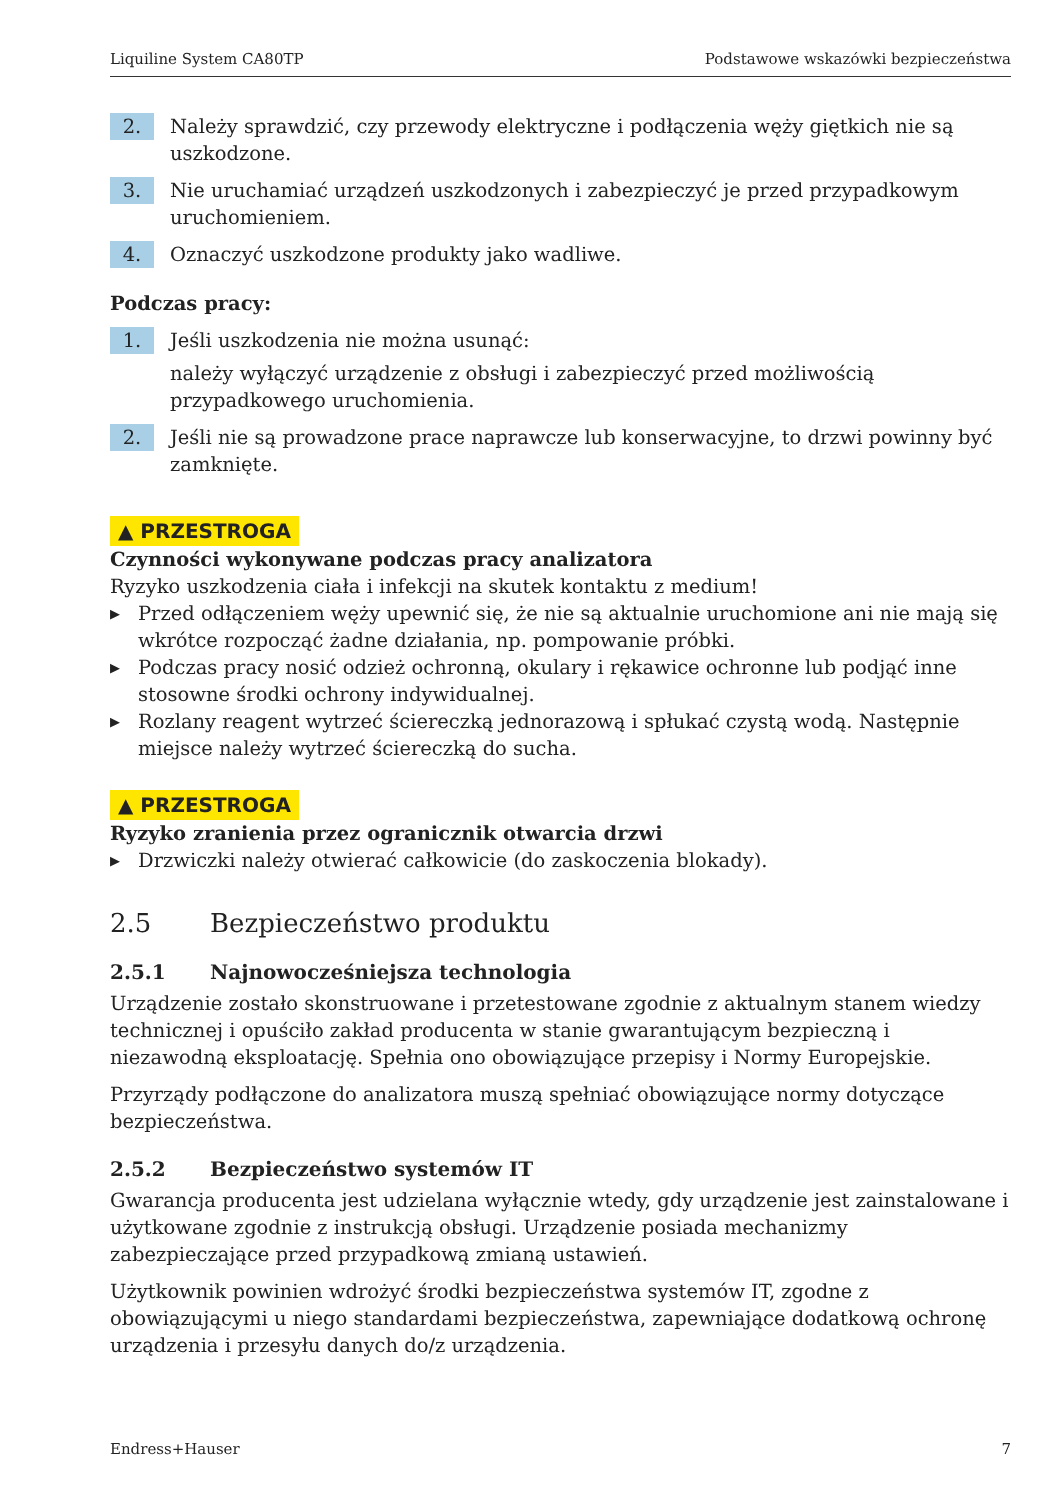Liquiline System CA80TP Podstawowe wskazówki bezpieczeństwa
2.
Należy sprawdzić, czy przewody elektryczne i podłączenia węży giętkich nie są uszkodzone.
3.
Nie uruchamiać urządzeń uszkodzonych i zabezpieczyć je przed przypadkowym uruchomieniem.
4.
Oznaczyć uszkodzone produkty jako wadliwe.
Podczas pracy:
1.
Jeśli uszkodzenia nie można usunąć:
należy wyłączyć urządzenie z obsługi i zabezpieczyć przed możliwością przypadkowego uruchomienia.
2.
Jeśli nie są prowadzone prace naprawcze lub konserwacyjne, to drzwi powinny być zamknięte.
▲ PRZESTROGA
Czynności wykonywane podczas pracy analizatora
Ryzyko uszkodzenia ciała i infekcji na skutek kontaktu z medium!
▶
Przed odłączeniem węży upewnić się, że nie są aktualnie uruchomione ani nie mają się wkrótce rozpocząć żadne działania, np. pompowanie próbki.
▶
Podczas pracy nosić odzież ochronną, okulary i rękawice ochronne lub podjąć inne stosowne środki ochrony indywidualnej.
▶
Rozlany reagent wytrzeć ściereczką jednorazową i spłukać czystą wodą. Następnie miejsce należy wytrzeć ściereczką do sucha.
▲ PRZESTROGA
Ryzyko zranienia przez ogranicznik otwarcia drzwi
▶
Drzwiczki należy otwierać całkowicie (do zaskoczenia blokady).
2.5 Bezpieczeństwo produktu
2.5.1 Najnowocześniejsza technologia
Urządzenie zostało skonstruowane i przetestowane zgodnie z aktualnym stanem wiedzy technicznej i opuściło zakład producenta w stanie gwarantującym bezpieczną i niezawodną eksploatację. Spełnia ono obowiązujące przepisy i Normy Europejskie.
Przyrządy podłączone do analizatora muszą spełniać obowiązujące normy dotyczące bezpieczeństwa.
2.5.2 Bezpieczeństwo systemów IT
Gwarancja producenta jest udzielana wyłącznie wtedy, gdy urządzenie jest zainstalowane i użytkowane zgodnie z instrukcją obsługi. Urządzenie posiada mechanizmy zabezpieczające przed przypadkową zmianą ustawień.
Użytkownik powinien wdrożyć środki bezpieczeństwa systemów IT, zgodne z obowiązującymi u niego standardami bezpieczeństwa, zapewniające dodatkową ochronę urządzenia i przesyłu danych do/z urządzenia.
Endress+Hauser 7